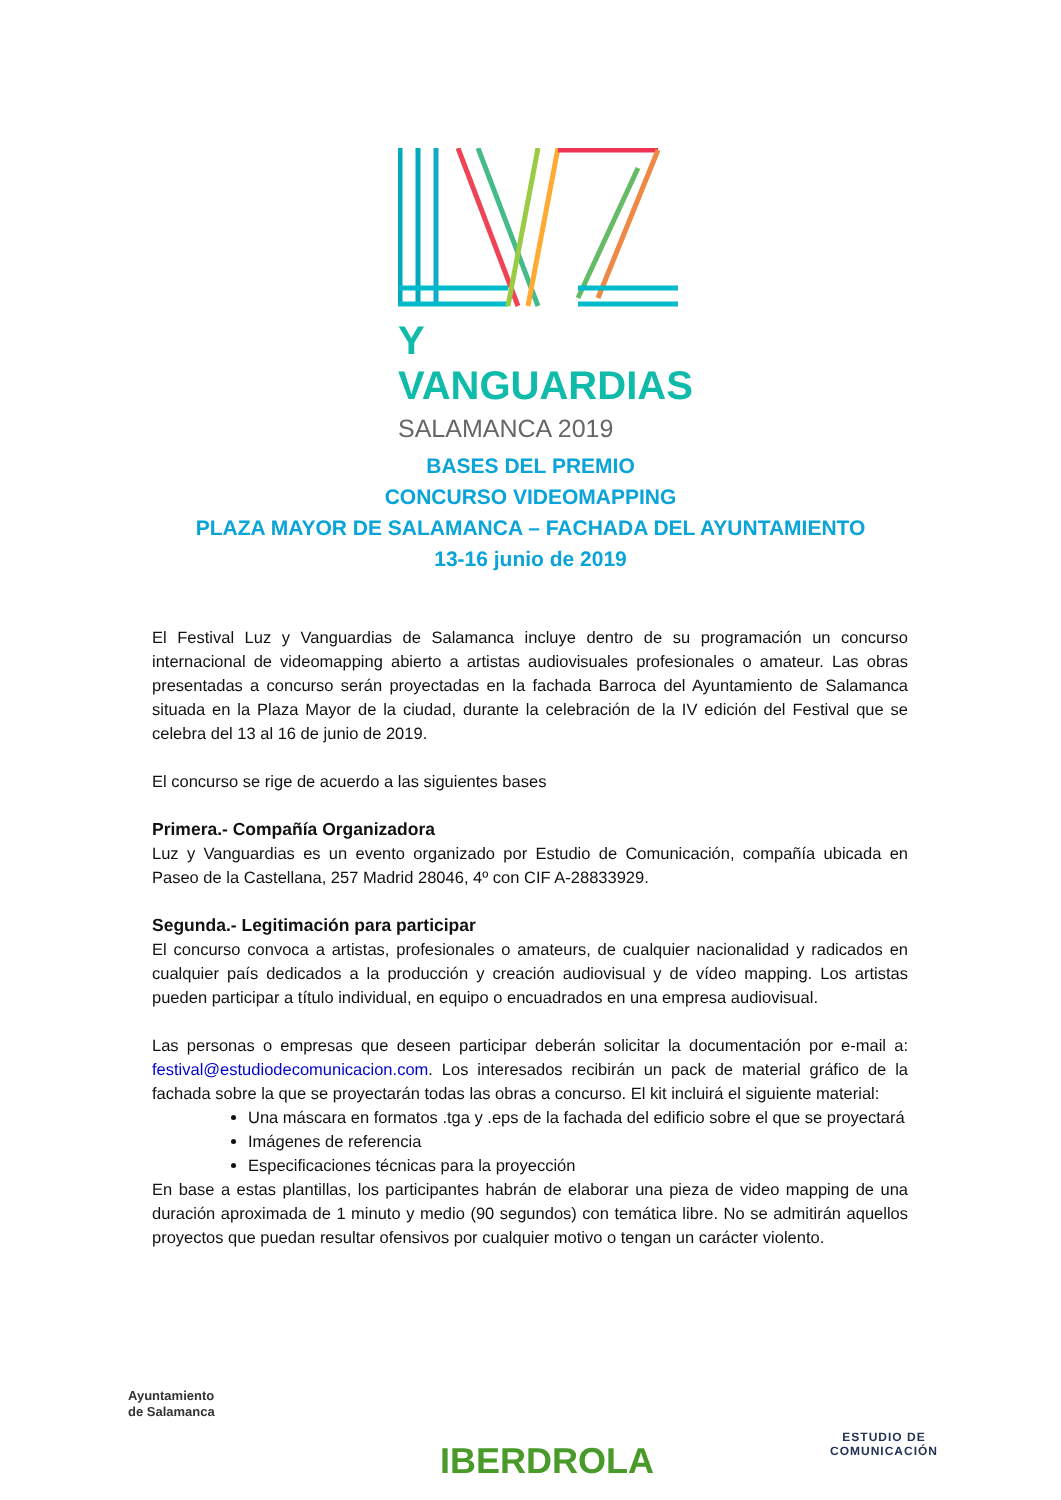Y VANGUARDIAS
SALAMANCA 2019
BASES DEL PREMIO
CONCURSO VIDEOMAPPING
PLAZA MAYOR DE SALAMANCA – FACHADA DEL AYUNTAMIENTO
13-16 junio de 2019
El Festival Luz y Vanguardias de Salamanca incluye dentro de su programación un concurso internacional de videomapping abierto a artistas audiovisuales profesionales o amateur. Las obras presentadas a concurso serán proyectadas en la fachada Barroca del Ayuntamiento de Salamanca situada en la Plaza Mayor de la ciudad, durante la celebración de la IV edición del Festival que se celebra del 13 al 16 de junio de 2019.
El concurso se rige de acuerdo a las siguientes bases
Primera.- Compañía Organizadora
Luz y Vanguardias es un evento organizado por Estudio de Comunicación, compañía ubicada en Paseo de la Castellana, 257 Madrid 28046, 4º con CIF A-28833929.
Segunda.- Legitimación para participar
El concurso convoca a artistas, profesionales o amateurs, de cualquier nacionalidad y radicados en cualquier país dedicados a la producción y creación audiovisual y de vídeo mapping. Los artistas pueden participar a título individual, en equipo o encuadrados en una empresa audiovisual.
Las personas o empresas que deseen participar deberán solicitar la documentación por e-mail a: festival@estudiodecomunicacion.com. Los interesados recibirán un pack de material gráfico de la fachada sobre la que se proyectarán todas las obras a concurso. El kit incluirá el siguiente material:
Una máscara en formatos .tga y .eps de la fachada del edificio sobre el que se proyectará
Imágenes de referencia
Especificaciones técnicas para la proyección
En base a estas plantillas, los participantes habrán de elaborar una pieza de video mapping de una duración aproximada de 1 minuto y medio (90 segundos) con temática libre. No se admitirán aquellos proyectos que puedan resultar ofensivos por cualquier motivo o tengan un carácter violento.
Ayuntamiento
de Salamanca
IBERDROLA
ESTUDIO DE
COMUNICACIÓN